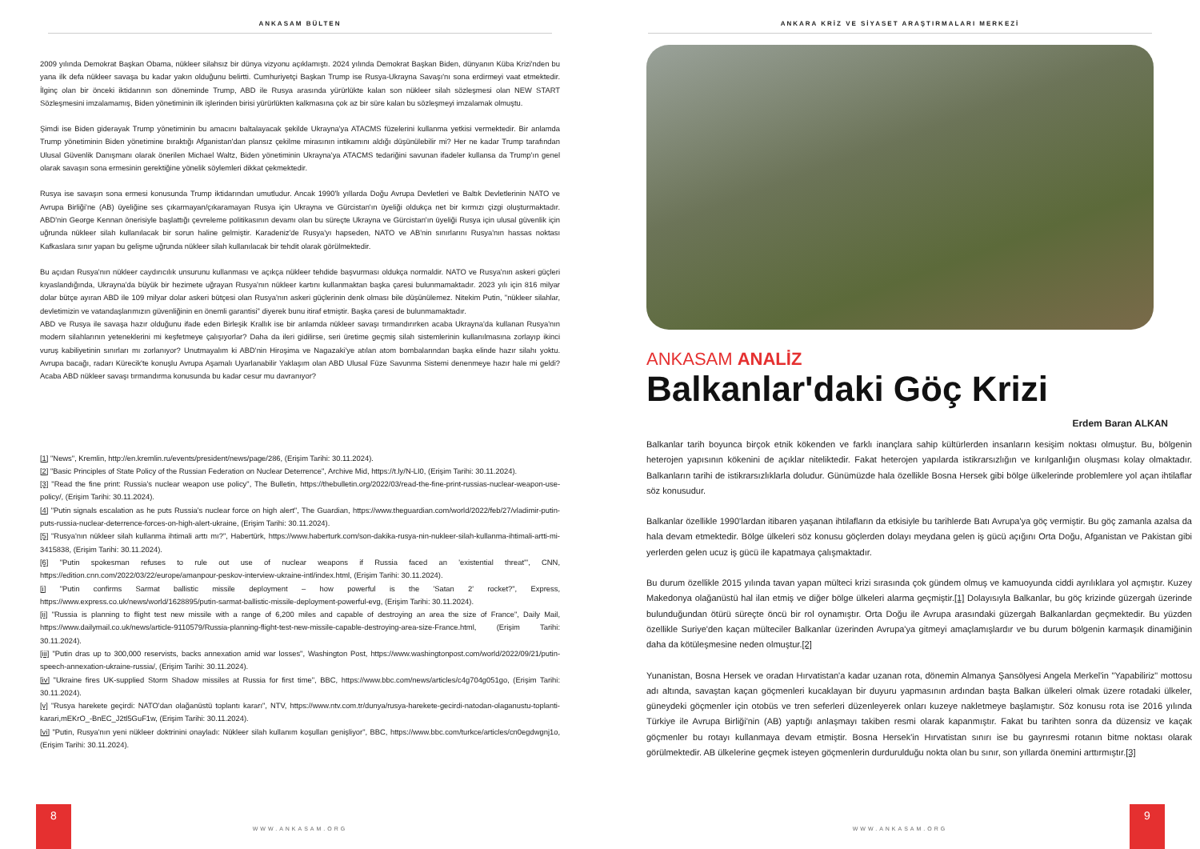ANKASAM BÜLTEN
2009 yılında Demokrat Başkan Obama, nükleer silahsız bir dünya vizyonu açıklamıştı. 2024 yılında Demokrat Başkan Biden, dünyanın Küba Krizi'nden bu yana ilk defa nükleer savaşa bu kadar yakın olduğunu belirtti. Cumhuriyetçi Başkan Trump ise Rusya-Ukrayna Savaşı'nı sona erdirmeyi vaat etmektedir. İlginç olan bir önceki iktidarının son döneminde Trump, ABD ile Rusya arasında yürürlükte kalan son nükleer silah sözleşmesi olan NEW START Sözleşmesini imzalamamış, Biden yönetiminin ilk işlerinden birisi yürürlükten kalkmasına çok az bir süre kalan bu sözleşmeyi imzalamak olmuştu.
Şimdi ise Biden giderayak Trump yönetiminin bu amacını baltalayacak şekilde Ukrayna'ya ATACMS füzelerini kullanma yetkisi vermektedir. Bir anlamda Trump yönetiminin Biden yönetimine bıraktığı Afganistan'dan plansız çekilme mirasının intikamını aldığı düşünülebilir mi? Her ne kadar Trump tarafından Ulusal Güvenlik Danışmanı olarak önerilen Michael Waltz, Biden yönetiminin Ukrayna'ya ATACMS tedariğini savunan ifadeler kullansa da Trump'ın genel olarak savaşın sona ermesinin gerektiğine yönelik söylemleri dikkat çekmektedir.
Rusya ise savaşın sona ermesi konusunda Trump iktidarından umutludur. Ancak 1990'lı yıllarda Doğu Avrupa Devletleri ve Baltık Devletlerinin NATO ve Avrupa Birliği'ne (AB) üyeliğine ses çıkarmayan/çıkaramayan Rusya için Ukrayna ve Gürcistan'ın üyeliği oldukça net bir kırmızı çizgi oluşturmaktadır. ABD'nin George Kennan önerisiyle başlattığı çevreleme politikasının devamı olan bu süreçte Ukrayna ve Gürcistan'ın üyeliği Rusya için ulusal güvenlik için uğrunda nükleer silah kullanılacak bir sorun haline gelmiştir. Karadeniz'de Rusya'yı hapseden, NATO ve AB'nin sınırlarını Rusya'nın hassas noktası Kafkaslara sınır yapan bu gelişme uğrunda nükleer silah kullanılacak bir tehdit olarak görülmektedir.
Bu açıdan Rusya'nın nükleer caydırıcılık unsurunu kullanması ve açıkça nükleer tehdide başvurması oldukça normaldir. NATO ve Rusya'nın askeri güçleri kıyaslandığında, Ukrayna'da büyük bir hezimete uğrayan Rusya'nın nükleer kartını kullanmaktan başka çaresi bulunmamaktadır. 2023 yılı için 816 milyar dolar bütçe ayıran ABD ile 109 milyar dolar askeri bütçesi olan Rusya'nın askeri güçlerinin denk olması bile düşünülemez. Nitekim Putin, "nükleer silahlar, devletimizin ve vatandaşlarımızın güvenliğinin en önemli garantisi" diyerek bunu itiraf etmiştir. Başka çaresi de bulunmamaktadır.
ABD ve Rusya ile savaşa hazır olduğunu ifade eden Birleşik Krallık ise bir anlamda nükleer savaşı tırmandırırken acaba Ukrayna'da kullanan Rusya'nın modern silahlarının yeteneklerini mi keşfetmeye çalışıyorlar? Daha da ileri gidilirse, seri üretime geçmiş silah sistemlerinin kullanılmasına zorlayıp ikinci vuruş kabiliyetinin sınırları mı zorlanıyor? Unutmayalım ki ABD'nin Hiroşima ve Nagazaki'ye atılan atom bombalarından başka elinde hazır silahı yoktu. Avrupa bacağı, radarı Kürecik'te konuşlu Avrupa Aşamalı Uyarlanabilir Yaklaşım olan ABD Ulusal Füze Savunma Sistemi denenmeye hazır hale mi geldi? Acaba ABD nükleer savaşı tırmandırma konusunda bu kadar cesur mu davranıyor?
[1] "News", Kremlin, http://en.kremlin.ru/events/president/news/page/286, (Erişim Tarihi: 30.11.2024).
[2] "Basic Principles of State Policy of the Russian Federation on Nuclear Deterrence", Archive Mid, https://t.ly/N-LI0, (Erişim Tarihi: 30.11.2024).
[3] "Read the fine print: Russia's nuclear weapon use policy", The Bulletin, https://thebulletin.org/2022/03/read-the-fine-print-russias-nuclear-weapon-use-policy/, (Erişim Tarihi: 30.11.2024).
[4] "Putin signals escalation as he puts Russia's nuclear force on high alert", The Guardian, https://www.theguardian.com/world/2022/feb/27/vladimir-putin-puts-russia-nuclear-deterrence-forces-on-high-alert-ukraine, (Erişim Tarihi: 30.11.2024).
[5] "Rusya'nın nükleer silah kullanma ihtimali arttı mı?", Habertürk, https://www.haberturk.com/son-dakika-rusya-nin-nukleer-silah-kullanma-ihtimali-artti-mi-3415838, (Erişim Tarihi: 30.11.2024).
[6] "Putin spokesman refuses to rule out use of nuclear weapons if Russia faced an 'existential threat'", CNN, https://edition.cnn.com/2022/03/22/europe/amanpour-peskov-interview-ukraine-intl/index.html, (Erişim Tarihi: 30.11.2024).
[i] "Putin confirms Sarmat ballistic missile deployment – how powerful is the 'Satan 2' rocket?", Express, https://www.express.co.uk/news/world/1628895/putin-sarmat-ballistic-missile-deployment-powerful-evg, (Erişim Tarihi: 30.11.2024).
[ii] "Russia is planning to flight test new missile with a range of 6,200 miles and capable of destroying an area the size of France", Daily Mail, https://www.dailymail.co.uk/news/article-9110579/Russia-planning-flight-test-new-missile-capable-destroying-area-size-France.html, (Erişim Tarihi: 30.11.2024).
[iii] "Putin dras up to 300,000 reservists, backs annexation amid war losses", Washington Post, https://www.washingtonpost.com/world/2022/09/21/putin-speech-annexation-ukraine-russia/, (Erişim Tarihi: 30.11.2024).
[iv] "Ukraine fires UK-supplied Storm Shadow missiles at Russia for first time", BBC, https://www.bbc.com/news/articles/c4g704g051go, (Erişim Tarihi: 30.11.2024).
[v] "Rusya harekete geçirdi: NATO'dan olağanüstü toplantı kararı", NTV, https://www.ntv.com.tr/dunya/rusya-harekete-gecirdi-natodan-olaganustu-toplanti-karari,mEKrO_-BnEC_J2tl5GuF1w, (Erişim Tarihi: 30.11.2024).
[vi] "Putin, Rusya'nın yeni nükleer doktrinini onayladı: Nükleer silah kullanım koşulları genişliyor", BBC, https://www.bbc.com/turkce/articles/cn0egdwgnj1o, (Erişim Tarihi: 30.11.2024).
8
WWW.ANKASAM.ORG
ANKARA KRİZ VE SİYASET ARAŞTIRMALARI MERKEZİ
ANKASAM ANALİZ
Balkanlar'daki Göç Krizi
Erdem Baran ALKAN
Balkanlar tarih boyunca birçok etnik kökenden ve farklı inançlara sahip kültürlerden insanların kesişim noktası olmuştur. Bu, bölgenin heterojen yapısının kökenini de açıklar niteliktedir. Fakat heterojen yapılarda istikrarsızlığın ve kırılganlığın oluşması kolay olmaktadır. Balkanların tarihi de istikrarsızlıklarla doludur. Günümüzde hala özellikle Bosna Hersek gibi bölge ülkelerinde problemlere yol açan ihtilaflar söz konusudur.
Balkanlar özellikle 1990'lardan itibaren yaşanan ihtilafların da etkisiyle bu tarihlerde Batı Avrupa'ya göç vermiştir. Bu göç zamanla azalsa da hala devam etmektedir. Bölge ülkeleri söz konusu göçlerden dolayı meydana gelen iş gücü açığını Orta Doğu, Afganistan ve Pakistan gibi yerlerden gelen ucuz iş gücü ile kapatmaya çalışmaktadır.
Bu durum özellikle 2015 yılında tavan yapan mülteci krizi sırasında çok gündem olmuş ve kamuoyunda ciddi ayrılıklara yol açmıştır. Kuzey Makedonya olağanüstü hal ilan etmiş ve diğer bölge ülkeleri alarma geçmiştir.[1] Dolayısıyla Balkanlar, bu göç krizinde güzergah üzerinde bulunduğundan ötürü süreçte öncü bir rol oynamıştır. Orta Doğu ile Avrupa arasındaki güzergah Balkanlardan geçmektedir. Bu yüzden özellikle Suriye'den kaçan mülteciler Balkanlar üzerinden Avrupa'ya gitmeyi amaçlamışlardır ve bu durum bölgenin karmaşık dinamiğinin daha da kötüleşmesine neden olmuştur.[2]
Yunanistan, Bosna Hersek ve oradan Hırvatistan'a kadar uzanan rota, dönemin Almanya Şansölyesi Angela Merkel'in "Yapabiliriz" mottosu adı altında, savaştan kaçan göçmenleri kucaklayan bir duyuru yapmasının ardından başta Balkan ülkeleri olmak üzere rotadaki ülkeler, güneydeki göçmenler için otobüs ve tren seferleri düzenleyerek onları kuzeye nakletmeye başlamıştır. Söz konusu rota ise 2016 yılında Türkiye ile Avrupa Birliği'nin (AB) yaptığı anlaşmayı takiben resmi olarak kapanmıştır. Fakat bu tarihten sonra da düzensiz ve kaçak göçmenler bu rotayı kullanmaya devam etmiştir. Bosna Hersek'in Hırvatistan sınırı ise bu gayrıresmi rotanın bitme noktası olarak görülmektedir. AB ülkelerine geçmek isteyen göçmenlerin durdurulduğu nokta olan bu sınır, son yıllarda önemini arttırmıştır.[3]
9
WWW.ANKASAM.ORG